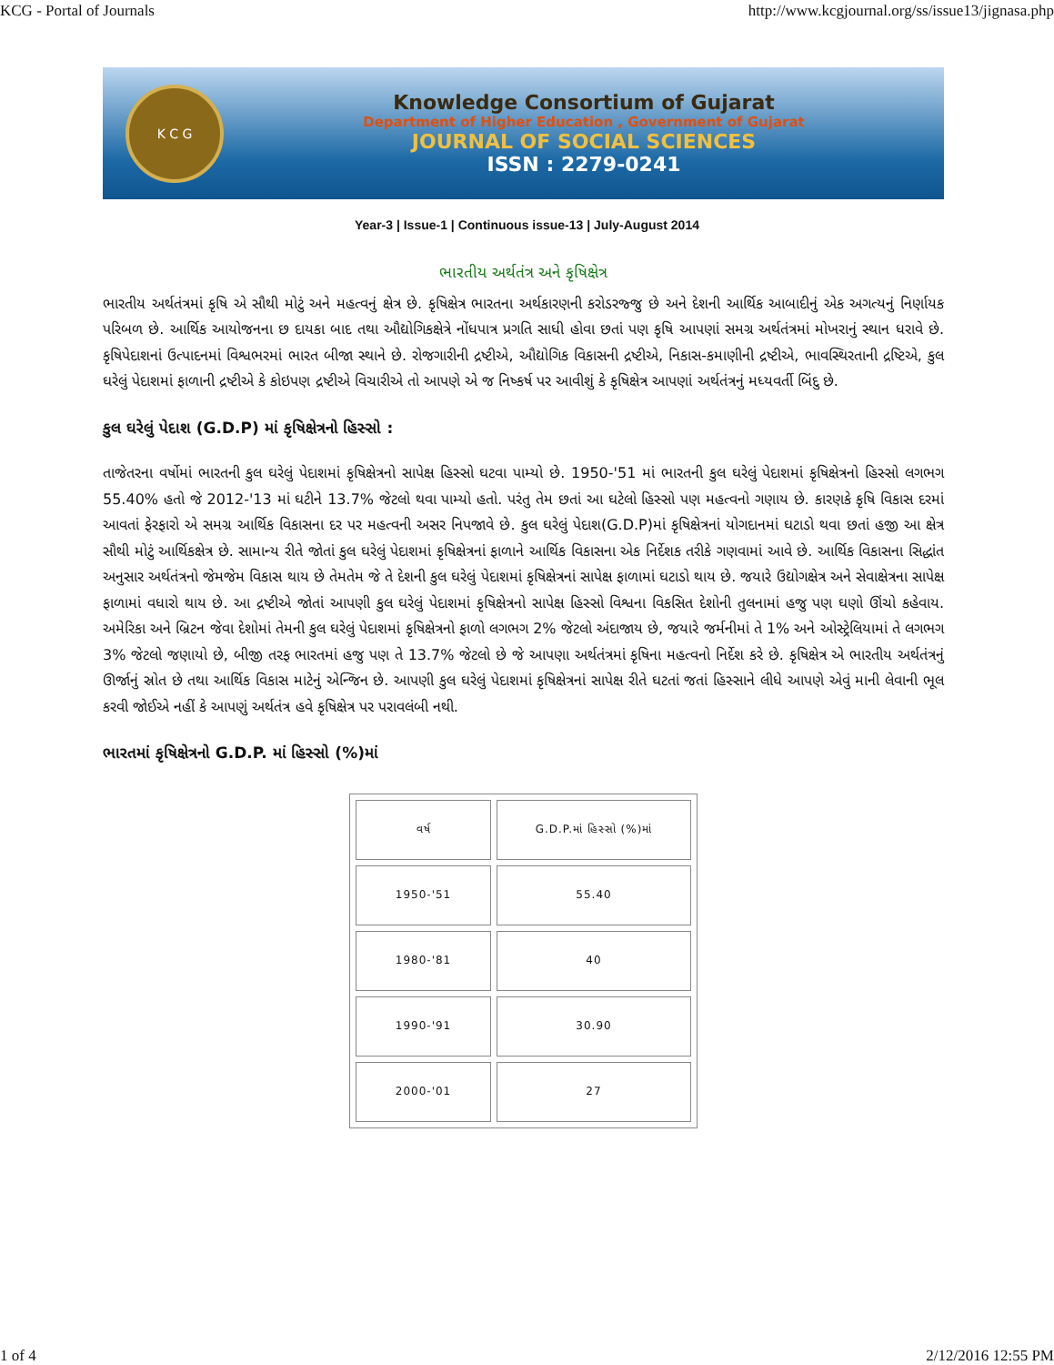KCG - Portal of Journals http://www.kcgjournal.org/ss/issue13/jignasa.php
K C G
Knowledge Consortium of Gujarat
Department of Higher Education , Government of Gujarat
JOURNAL OF SOCIAL SCIENCES
ISSN : 2279-0241
Year-3 | Issue-1 | Continuous issue-13 | July-August 2014
ભારતીય અર્થતંત્ર અને કૃષિક્ષેત્ર
ભારતીય અર્થતંત્રમાં કૃષિ એ સૌથી મોટું અને મહત્વનું ક્ષેત્ર છે. કૃષિક્ષેત્ર ભારતના અર્થકારણની કરોડરજ્જુ છે અને દેશની આર્થિક આબાદીનું એક અગત્યનું નિર્ણાયક પરિબળ છે. આર્થિક આયોજનના છ દાયકા બાદ તથા ઔદ્યોગિકક્ષેત્રે નોંધપાત્ર પ્રગતિ સાધી હોવા છતાં પણ કૃષિ આપણાં સમગ્ર અર્થતંત્રમાં મોખરાનું સ્થાન ધરાવે છે. કૃષિપેદાશનાં ઉત્પાદનમાં વિશ્વભરમાં ભારત બીજા સ્થાને છે. રોજગારીની દ્રષ્ટીએ, ઔદ્યોગિક વિકાસની દ્રષ્ટીએ, નિકાસ-કમાણીની દ્રષ્ટીએ, ભાવસ્થિરતાની દ્રષ્ટિએ, કુલ ઘરેલું પેદાશમાં ફાળાની દ્રષ્ટીએ કે કોઇપણ દ્રષ્ટીએ વિચારીએ તો આપણે એ જ નિષ્કર્ષ પર આવીશું કે કૃષિક્ષેત્ર આપણાં અર્થતંત્રનું મધ્યવર્તી બિંદુ છે.
કુલ ઘરેલું પેદાશ (G.D.P) માં કૃષિક્ષેત્રનો હિસ્સો :
તાજેતરના વર્ષોમાં ભારતની કુલ ઘરેલું પેદાશમાં કૃષિક્ષેત્રનો સાપેક્ષ હિસ્સો ઘટવા પામ્યો છે. 1950-'51 માં ભારતની કુલ ઘરેલું પેદાશમાં કૃષિક્ષેત્રનો હિસ્સો લગભગ 55.40% હતો જે 2012-'13 માં ઘટીને 13.7% જેટલો થવા પામ્યો હતો. પરંતુ તેમ છતાં આ ઘટેલો હિસ્સો પણ મહત્વનો ગણાય છે. કારણકે કૃષિ વિકાસ દરમાં આવતાં ફેરફારો એ સમગ્ર આર્થિક વિકાસના દર પર મહત્વની અસર નિપજાવે છે. કુલ ઘરેલું પેદાશ(G.D.P)માં કૃષિક્ષેત્રનાં યોગદાનમાં ઘટાડો થવા છતાં હજી આ ક્ષેત્ર સૌથી મોટું આર્થિકક્ષેત્ર છે. સામાન્ય રીતે જોતાં કુલ ઘરેલું પેદાશમાં કૃષિક્ષેત્રનાં ફાળાને આર્થિક વિકાસના એક નિર્દેશક તરીકે ગણવામાં આવે છે. આર્થિક વિકાસના સિદ્ધાંત અનુસાર અર્થતંત્રનો જેમજેમ વિકાસ થાય છે તેમતેમ જે તે દેશની કુલ ઘરેલું પેદાશમાં કૃષિક્ષેત્રનાં સાપેક્ષ ફાળામાં ઘટાડો થાય છે. જયારે ઉદ્યોગક્ષેત્ર અને સેવાક્ષેત્રના સાપેક્ષ ફાળામાં વધારો થાય છે. આ દ્રષ્ટીએ જોતાં આપણી કુલ ઘરેલું પેદાશમાં કૃષિક્ષેત્રનો સાપેક્ષ હિસ્સો વિશ્વના વિકસિત દેશોની તુલનામાં હજુ પણ ઘણો ઊંચો કહેવાય. અમેરિકા અને બ્રિટન જેવા દેશોમાં તેમની કુલ ઘરેલું પેદાશમાં કૃષિક્ષેત્રનો ફાળો લગભગ 2% જેટલો અંદાજાય છે, જયારે જર્મનીમાં તે 1% અને ઓસ્ટ્રેલિયામાં તે લગભગ 3% જેટલો જણાયો છે, બીજી તરફ ભારતમાં હજુ પણ તે 13.7% જેટલો છે જે આપણા અર્થતંત્રમાં કૃષિના મહત્વનો નિર્દેશ કરે છે. કૃષિક્ષેત્ર એ ભારતીય અર્થતંત્રનું ઊર્જાનું સ્રોત છે તથા આર્થિક વિકાસ માટેનું એન્જિન છે. આપણી કુલ ઘરેલું પેદાશમાં કૃષિક્ષેત્રનાં સાપેક્ષ રીતે ઘટતાં જતાં હિસ્સાને લીધે આપણે એવું માની લેવાની ભૂલ કરવી જોઈએ નહીં કે આપણું અર્થતંત્ર હવે કૃષિક્ષેત્ર પર પરાવલંબી નથી.
ભારતમાં કૃષિક્ષેત્રનો G.D.P. માં હિસ્સો (%)માં
| વર્ષ | G.D.P.માં હિસ્સો (%)માં |
| 1950-'51 | 55.40 |
| 1980-'81 | 40 |
| 1990-'91 | 30.90 |
| 2000-'01 | 27 |
1 of 4 2/12/2016 12:55 PM